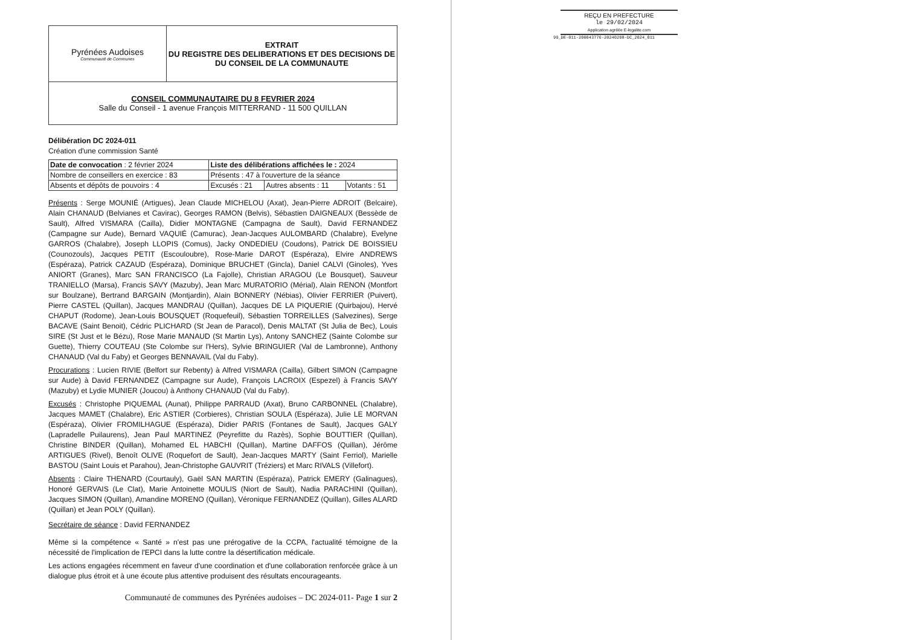| Pyrénées Audoises Communauté de Communes | EXTRAIT DU REGISTRE DES DELIBERATIONS ET DES DECISIONS DE DU CONSEIL DE LA COMMUNAUTE |
| CONSEIL COMMUNAUTAIRE DU 8 FEVRIER 2024 Salle du Conseil - 1 avenue François MITTERRAND - 11 500 QUILLAN | |
Délibération DC 2024-011
Création d'une commission Santé
| Date de convocation : 2 février 2024 | Liste des délibérations affichées le : 2024 | | |
| Nombre de conseillers en exercice : 83 | Présents : 47 à l'ouverture de la séance | | |
| Absents et dépôts de pouvoirs : 4 | Excusés : 21 | Autres absents : 11 | Votants : 51 |
Présents : Serge MOUNIÉ (Artigues), Jean Claude MICHELOU (Axat), Jean-Pierre ADROIT (Belcaire), Alain CHANAUD (Belvianes et Cavirac), Georges RAMON (Belvis), Sébastien DAIGNEAUX (Bessède de Sault), Alfred VISMARA (Cailla), Didier MONTAGNE (Campagna de Sault), David FERNANDEZ (Campagne sur Aude), Bernard VAQUIÉ (Camurac), Jean-Jacques AULOMBARD (Chalabre), Evelyne GARROS (Chalabre), Joseph LLOPIS (Comus), Jacky ONDEDIEU (Coudons), Patrick DE BOISSIEU (Counozouls), Jacques PETIT (Escouloubre), Rose-Marie DAROT (Espéraza), Elvire ANDREWS (Espéraza), Patrick CAZAUD (Espéraza), Dominique BRUCHET (Gincla), Daniel CALVI (Ginoles), Yves ANIORT (Granes), Marc SAN FRANCISCO (La Fajolle), Christian ARAGOU (Le Bousquet), Sauveur TRANIELLO (Marsa), Francis SAVY (Mazuby), Jean Marc MURATORIO (Mérial), Alain RENON (Montfort sur Boulzane), Bertrand BARGAIN (Montjardin), Alain BONNERY (Nébias), Olivier FERRIER (Puivert), Pierre CASTEL (Quillan), Jacques MANDRAU (Quillan), Jacques DE LA PIQUERIE (Quirbajou), Hervé CHAPUT (Rodome), Jean-Louis BOUSQUET (Roquefeuil), Sébastien TORREILLES (Salvezines), Serge BACAVE (Saint Benoit), Cédric PLICHARD (St Jean de Paracol), Denis MALTAT (St Julia de Bec), Louis SIRE (St Just et le Bézu), Rose Marie MANAUD (St Martin Lys), Antony SANCHEZ (Sainte Colombe sur Guette), Thierry COUTEAU (Ste Colombe sur l'Hers), Sylvie BRINGUIER (Val de Lambronne), Anthony CHANAUD (Val du Faby) et Georges BENNAVAIL (Val du Faby).
Procurations : Lucien RIVIE (Belfort sur Rebenty) à Alfred VISMARA (Cailla), Gilbert SIMON (Campagne sur Aude) à David FERNANDEZ (Campagne sur Aude), François LACROIX (Espezel) à Francis SAVY (Mazuby) et Lydie MUNIER (Joucou) à Anthony CHANAUD (Val du Faby).
Excusés : Christophe PIQUEMAL (Aunat), Philippe PARRAUD (Axat), Bruno CARBONNEL (Chalabre), Jacques MAMET (Chalabre), Eric ASTIER (Corbieres), Christian SOULA (Espéraza), Julie LE MORVAN (Espéraza), Olivier FROMILHAGUE (Espéraza), Didier PARIS (Fontanes de Sault), Jacques GALY (Lapradelle Puilaurens), Jean Paul MARTINEZ (Peyrefitte du Razès), Sophie BOUTTIER (Quillan), Christine BINDER (Quillan), Mohamed EL HABCHI (Quillan), Martine DAFFOS (Quillan), Jérôme ARTIGUES (Rivel), Benoît OLIVE (Roquefort de Sault), Jean-Jacques MARTY (Saint Ferriol), Marielle BASTOU (Saint Louis et Parahou), Jean-Christophe GAUVRIT (Tréziers) et Marc RIVALS (Villefort).
Absents : Claire THENARD (Courtauly), Gaël SAN MARTIN (Espéraza), Patrick EMERY (Galinagues), Honoré GERVAIS (Le Clat), Marie Antoinette MOULIS (Niort de Sault), Nadia PARACHINI (Quillan), Jacques SIMON (Quillan), Amandine MORENO (Quillan), Véronique FERNANDEZ (Quillan), Gilles ALARD (Quillan) et Jean POLY (Quillan).
Secrétaire de séance : David FERNANDEZ
Même si la compétence « Santé » n'est pas une prérogative de la CCPA, l'actualité témoigne de la nécessité de l'implication de l'EPCI dans la lutte contre la désertification médicale.
Les actions engagées récemment en faveur d'une coordination et d'une collaboration renforcée grâce à un dialogue plus étroit et à une écoute plus attentive produisent des résultats encourageants.
Communauté de communes des Pyrénées audoises – DC 2024-011- Page 1 sur 2
REÇU EN PREFECTURE
le 29/02/2024
Application agréée E-legalite.com
99_DE-011-200043776-20240208-DC_2024_011